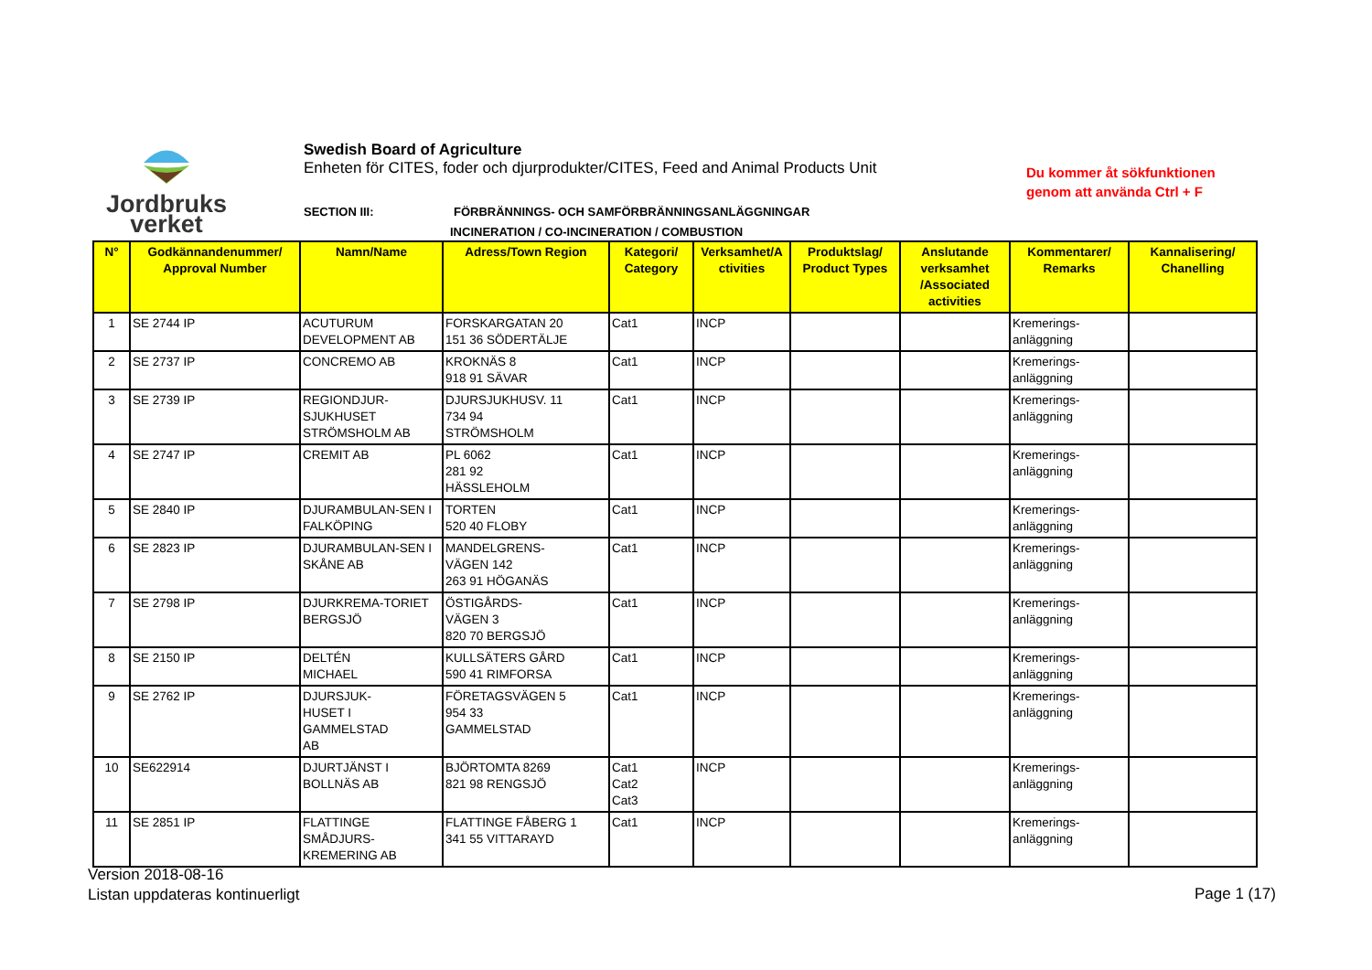Jordbruks
verket
Swedish Board of Agriculture
Enheten för CITES, foder och djurprodukter/CITES, Feed and Animal Products Unit
SECTION III:
FÖRBRÄNNINGS- OCH SAMFÖRBRÄNNINGSANLÄGGNINGAR
INCINERATION / CO-INCINERATION / COMBUSTION
Du kommer åt sökfunktionen
genom att använda Ctrl + F
| N° | Godkännandenummer/ Approval Number | Namn/Name | Adress/Town Region | Kategori/ Category | Verksamhet/A ctivities | Produktslag/ Product Types | Anslutande verksamhet /Associated activities | Kommentarer/ Remarks | Kannalisering/ Chanelling |
| --- | --- | --- | --- | --- | --- | --- | --- | --- | --- |
| 1 | SE 2744 IP | ACUTURUM DEVELOPMENT AB | FORSKARGATAN 20 151 36 SÖDERTÄLJE | Cat1 | INCP | | | Kremerings- anläggning | |
| 2 | SE 2737 IP | CONCREMO AB | KROKNÄS 8 918 91 SÄVAR | Cat1 | INCP | | | Kremerings- anläggning | |
| 3 | SE 2739 IP | REGIONDJUR- SJUKHUSET STRÖMSHOLM AB | DJURSJUKHUSV. 11 734 94 STRÖMSHOLM | Cat1 | INCP | | | Kremerings- anläggning | |
| 4 | SE 2747 IP | CREMIT AB | PL 6062 281 92 HÄSSLEHOLM | Cat1 | INCP | | | Kremerings- anläggning | |
| 5 | SE 2840 IP | DJURAMBULAN-SEN I FALKÖPING | TORTEN 520 40 FLOBY | Cat1 | INCP | | | Kremerings- anläggning | |
| 6 | SE 2823 IP | DJURAMBULAN-SEN I SKÅNE AB | MANDELGRENS- VÄGEN 142 263 91 HÖGANÄS | Cat1 | INCP | | | Kremerings- anläggning | |
| 7 | SE 2798 IP | DJURKREMA-TORIET BERGSJÖ | ÖSTIGÅRDS- VÄGEN 3 820 70 BERGSJÖ | Cat1 | INCP | | | Kremerings- anläggning | |
| 8 | SE 2150 IP | DELTÉN MICHAEL | KULLSÄTERS GÅRD 590 41 RIMFORSA | Cat1 | INCP | | | Kremerings- anläggning | |
| 9 | SE 2762 IP | DJURSJUK- HUSET I GAMMELSTAD AB | FÖRETAGSVÄGEN 5 954 33 GAMMELSTAD | Cat1 | INCP | | | Kremerings- anläggning | |
| 10 | SE622914 | DJURTJÄNST I BOLLNÄS AB | BJÖRTOMTA 8269 821 98 RENGSJÖ | Cat1 Cat2 Cat3 | INCP | | | Kremerings- anläggning | |
| 11 | SE 2851 IP | FLATTINGE SMÅDJURS- KREMERING AB | FLATTINGE FÅBERG 1 341 55 VITTARAYD | Cat1 | INCP | | | Kremerings- anläggning | |
Version 2018-08-16
Listan uppdateras kontinuerligt
Page 1 (17)